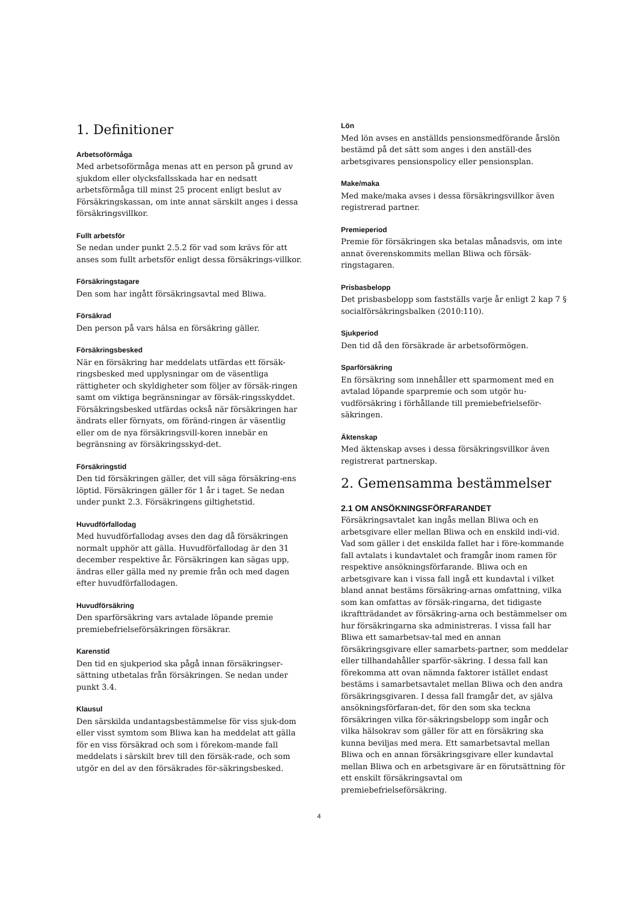1. Definitioner
Arbetsoförmåga
Med arbetsoförmåga menas att en person på grund av sjukdom eller olycksfallsskada har en nedsatt arbetsförmåga till minst 25 procent enligt beslut av Försäkringskassan, om inte annat särskilt anges i dessa försäkringsvillkor.
Fullt arbetsför
Se nedan under punkt 2.5.2 för vad som krävs för att anses som fullt arbetsför enligt dessa försäkrings-villkor.
Försäkringstagare
Den som har ingått försäkringsavtal med Bliwa.
Försäkrad
Den person på vars hälsa en försäkring gäller.
Försäkringsbesked
När en försäkring har meddelats utfärdas ett försäk-ringsbesked med upplysningar om de väsentliga rättigheter och skyldigheter som följer av försäk-ringen samt om viktiga begränsningar av försäk-ringsskyddet. Försäkringsbesked utfärdas också när försäkringen har ändrats eller förnyats, om föränd-ringen är väsentlig eller om de nya försäkringsvill-koren innebär en begränsning av försäkringsskyd-det.
Försäkringstid
Den tid försäkringen gäller, det vill säga försäkring-ens löptid. Försäkringen gäller för 1 år i taget. Se nedan under punkt 2.3. Försäkringens giltighetstid.
Huvudförfallodag
Med huvudförfallodag avses den dag då försäkringen normalt upphör att gälla. Huvudförfallodag är den 31 december respektive år. Försäkringen kan sägas upp, ändras eller gälla med ny premie från och med dagen efter huvudförfallodagen.
Huvudförsäkring
Den sparförsäkring vars avtalade löpande premie premiebefrielseförsäkringen försäkrar.
Karenstid
Den tid en sjukperiod ska pågå innan försäkringser-sättning utbetalas från försäkringen. Se nedan under punkt 3.4.
Klausul
Den särskilda undantagsbestämmelse för viss sjuk-dom eller visst symtom som Bliwa kan ha meddelat att gälla för en viss försäkrad och som i förekom-mande fall meddelats i särskilt brev till den försäk-rade, och som utgör en del av den försäkrades för-säkringsbesked.
Lön
Med lön avses en anställds pensionsmedförande årslön bestämd på det sätt som anges i den anställ-des arbetsgivares pensionspolicy eller pensionsplan.
Make/maka
Med make/maka avses i dessa försäkringsvillkor även registrerad partner.
Premieperiod
Premie för försäkringen ska betalas månadsvis, om inte annat överenskommits mellan Bliwa och försäk-ringstagaren.
Prisbasbelopp
Det prisbasbelopp som fastställs varje år enligt 2 kap 7 § socialförsäkringsbalken (2010:110).
Sjukperiod
Den tid då den försäkrade är arbetsoförmögen.
Sparförsäkring
En försäkring som innehåller ett sparmoment med en avtalad löpande sparpremie och som utgör hu-vudförsäkring i förhållande till premiebefrielseför-säkringen.
Äktenskap
Med äktenskap avses i dessa försäkringsvillkor även registrerat partnerskap.
2. Gemensamma bestämmelser
2.1 OM ANSÖKNINGSFÖRFARANDET
Försäkringsavtalet kan ingås mellan Bliwa och en arbetsgivare eller mellan Bliwa och en enskild indi-vid. Vad som gäller i det enskilda fallet har i före-kommande fall avtalats i kundavtalet och framgår inom ramen för respektive ansökningsförfarande. Bliwa och en arbetsgivare kan i vissa fall ingå ett kundavtal i vilket bland annat bestäms försäkring-arnas omfattning, vilka som kan omfattas av försäk-ringarna, det tidigaste ikraftträdandet av försäkring-arna och bestämmelser om hur försäkringarna ska administreras. I vissa fall har Bliwa ett samarbetsav-tal med en annan försäkringsgivare eller samarbets-partner, som meddelar eller tillhandahåller sparför-säkring. I dessa fall kan förekomma att ovan nämnda faktorer istället endast bestäms i samarbetsavtalet mellan Bliwa och den andra försäkringsgivaren. I dessa fall framgår det, av själva ansökningsförfaran-det, för den som ska teckna försäkringen vilka för-säkringsbelopp som ingår och vilka hälsokrav som gäller för att en försäkring ska kunna beviljas med mera. Ett samarbetsavtal mellan Bliwa och en annan försäkringsgivare eller kundavtal mellan Bliwa och en arbetsgivare är en förutsättning för ett enskilt försäkringsavtal om premiebefrielseförsäkring.
4